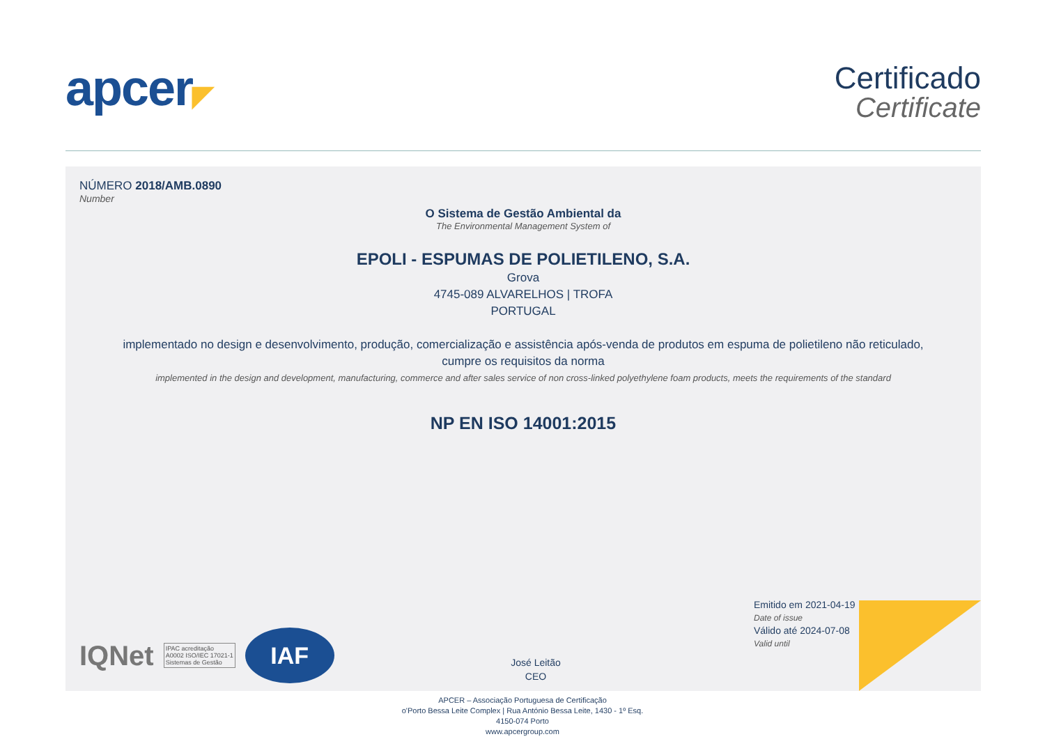apcer◤ Certificado
Certificate
NÚMERO 2018/AMB.0890
Number
O Sistema de Gestão Ambiental da
The Environmental Management System of
EPOLI - ESPUMAS DE POLIETILENO, S.A.
Grova
4745-089 ALVARELHOS | TROFA
PORTUGAL
implementado no design e desenvolvimento, produção, comercialização e assistência após-venda de produtos em espuma de polietileno não reticulado,
cumpre os requisitos da norma
implemented in the design and development, manufacturing, commerce and after sales service of non cross-linked polyethylene foam products, meets the requirements of the standard
NP EN ISO 14001:2015
IQNet
IPAC acreditação
A0002 ISO/IEC 17021-1
Sistemas de Gestão
IAF
José Leitão
CEO
Emitido em 2021-04-19
Date of issue
Válido até 2024-07-08
Valid until
APCER – Associação Portuguesa de Certificação
o'Porto Bessa Leite Complex | Rua António Bessa Leite, 1430 - 1º Esq.
4150-074 Porto
www.apcergroup.com